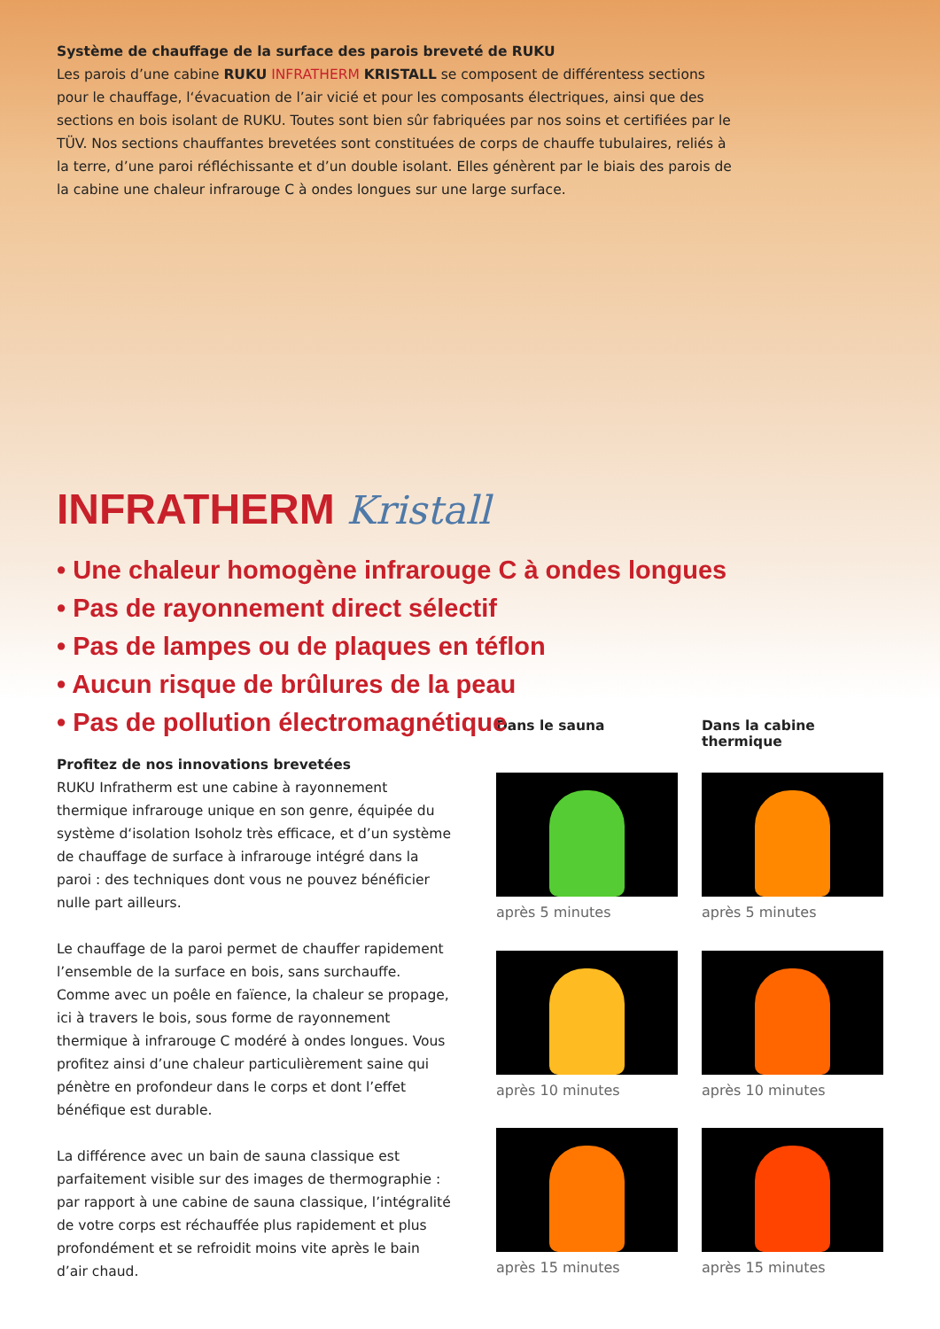Système de chauffage de la surface des parois breveté de RUKU
Les parois d’une cabine RUKU INFRATHERM KRISTALL se composent de différentess sections pour le chauffage, l‘évacuation de l’air vicié et pour les composants électriques, ainsi que des sections en bois isolant de RUKU. Toutes sont bien sûr fabriquées par nos soins et certifiées par le TÜV. Nos sections chauffantes brevetées sont constituées de corps de chauffe tubulaires, reliés à la terre, d’une paroi réfléchissante et d’un double isolant. Elles génèrent par le biais des parois de la cabine une chaleur infrarouge C à ondes longues sur une large surface.
INFRATHERM Kristall
• Une chaleur homogène infrarouge C à ondes longues
• Pas de rayonnement direct sélectif
• Pas de lampes ou de plaques en téflon
• Aucun risque de brûlures de la peau
• Pas de pollution électromagnétique
Profitez de nos innovations brevetées
RUKU Infratherm est une cabine à rayonnement thermique infrarouge unique en son genre, équipée du système d‘isolation Isoholz très efficace, et d’un système de chauffage de surface à infrarouge intégré dans la paroi : des techniques dont vous ne pouvez bénéficier nulle part ailleurs.
Le chauffage de la paroi permet de chauffer rapidement l’ensemble de la surface en bois, sans surchauffe. Comme avec un poêle en faïence, la chaleur se propage, ici à travers le bois, sous forme de rayonnement thermique à infrarouge C modéré à ondes longues. Vous profitez ainsi d’une chaleur particulièrement saine qui pénètre en profondeur dans le corps et dont l’effet bénéfique est durable.
La différence avec un bain de sauna classique est parfaitement visible sur des images de thermographie : par rapport à une cabine de sauna classique, l’intégralité de votre corps est réchauffée plus rapidement et plus profondément et se refroidit moins vite après le bain d’air chaud.
Dans le sauna
Dans la cabine thermique
après 5 minutes
après 5 minutes
après 10 minutes
après 10 minutes
après 15 minutes
après 15 minutes